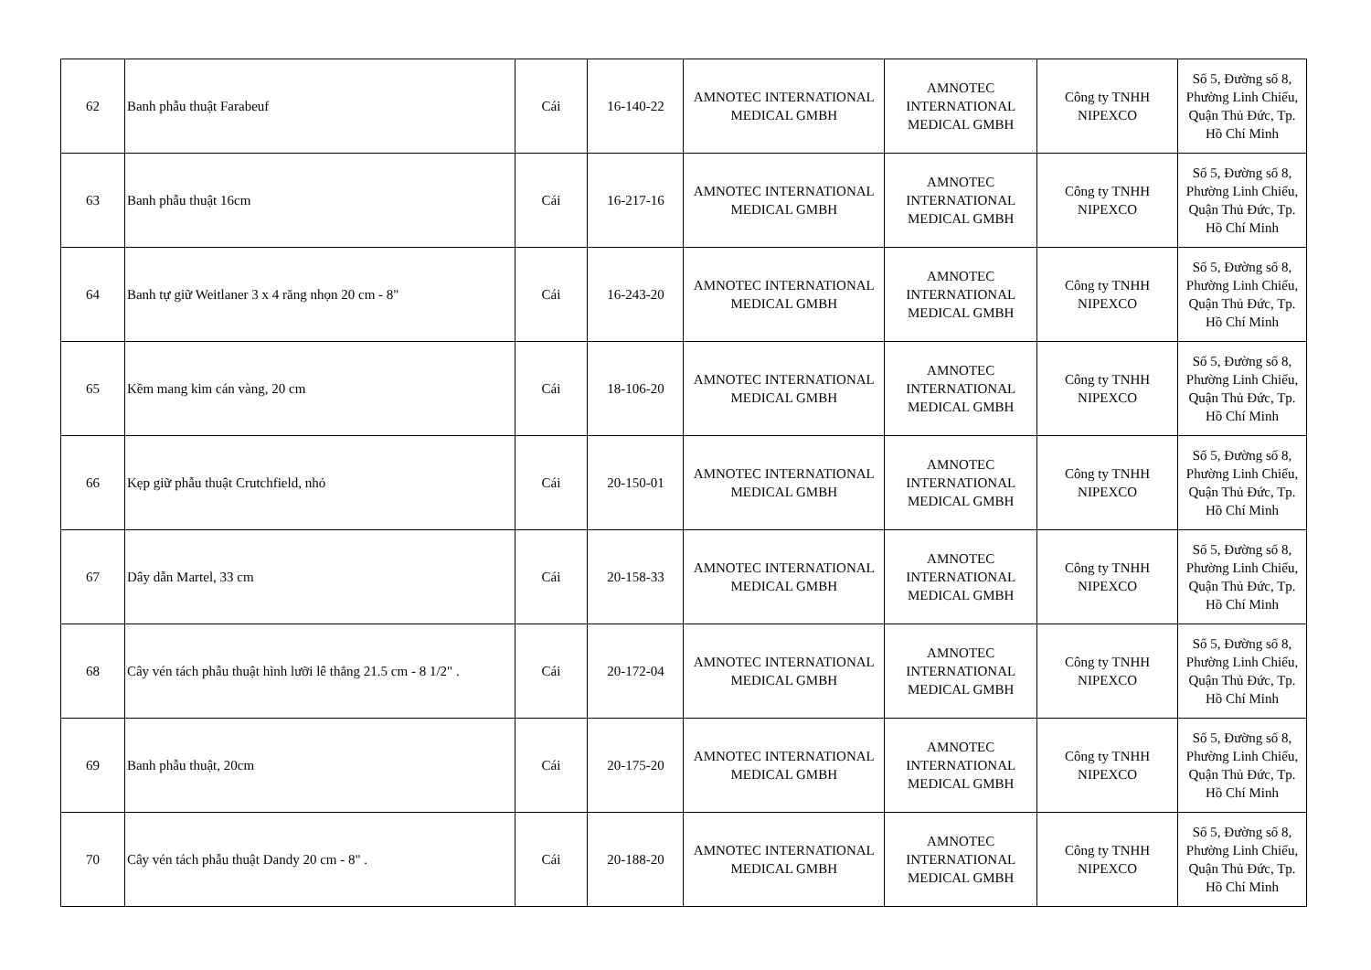| 62 | Banh phẫu thuật Farabeuf | Cái | 16-140-22 | AMNOTEC INTERNATIONAL MEDICAL GMBH | AMNOTEC INTERNATIONAL MEDICAL GMBH | Công ty TNHH NIPEXCO | Số 5, Đường số 8, Phường Linh Chiểu, Quận Thủ Đức, Tp. Hồ Chí Minh |
| 63 | Banh phẫu thuật 16cm | Cái | 16-217-16 | AMNOTEC INTERNATIONAL MEDICAL GMBH | AMNOTEC INTERNATIONAL MEDICAL GMBH | Công ty TNHH NIPEXCO | Số 5, Đường số 8, Phường Linh Chiểu, Quận Thủ Đức, Tp. Hồ Chí Minh |
| 64 | Banh tự giữ Weitlaner 3 x 4 răng nhọn 20 cm - 8" | Cái | 16-243-20 | AMNOTEC INTERNATIONAL MEDICAL GMBH | AMNOTEC INTERNATIONAL MEDICAL GMBH | Công ty TNHH NIPEXCO | Số 5, Đường số 8, Phường Linh Chiểu, Quận Thủ Đức, Tp. Hồ Chí Minh |
| 65 | Kềm mang kim cán vàng, 20 cm | Cái | 18-106-20 | AMNOTEC INTERNATIONAL MEDICAL GMBH | AMNOTEC INTERNATIONAL MEDICAL GMBH | Công ty TNHH NIPEXCO | Số 5, Đường số 8, Phường Linh Chiểu, Quận Thủ Đức, Tp. Hồ Chí Minh |
| 66 | Kẹp giữ phẫu thuật Crutchfield, nhỏ | Cái | 20-150-01 | AMNOTEC INTERNATIONAL MEDICAL GMBH | AMNOTEC INTERNATIONAL MEDICAL GMBH | Công ty TNHH NIPEXCO | Số 5, Đường số 8, Phường Linh Chiểu, Quận Thủ Đức, Tp. Hồ Chí Minh |
| 67 | Dây dẫn Martel, 33 cm | Cái | 20-158-33 | AMNOTEC INTERNATIONAL MEDICAL GMBH | AMNOTEC INTERNATIONAL MEDICAL GMBH | Công ty TNHH NIPEXCO | Số 5, Đường số 8, Phường Linh Chiểu, Quận Thủ Đức, Tp. Hồ Chí Minh |
| 68 | Cây vén tách phẫu thuật hình lưỡi lê thẳng 21.5 cm - 8 1/2" . | Cái | 20-172-04 | AMNOTEC INTERNATIONAL MEDICAL GMBH | AMNOTEC INTERNATIONAL MEDICAL GMBH | Công ty TNHH NIPEXCO | Số 5, Đường số 8, Phường Linh Chiểu, Quận Thủ Đức, Tp. Hồ Chí Minh |
| 69 | Banh phẫu thuật, 20cm | Cái | 20-175-20 | AMNOTEC INTERNATIONAL MEDICAL GMBH | AMNOTEC INTERNATIONAL MEDICAL GMBH | Công ty TNHH NIPEXCO | Số 5, Đường số 8, Phường Linh Chiểu, Quận Thủ Đức, Tp. Hồ Chí Minh |
| 70 | Cây vén tách phẫu thuật Dandy 20 cm - 8" . | Cái | 20-188-20 | AMNOTEC INTERNATIONAL MEDICAL GMBH | AMNOTEC INTERNATIONAL MEDICAL GMBH | Công ty TNHH NIPEXCO | Số 5, Đường số 8, Phường Linh Chiểu, Quận Thủ Đức, Tp. Hồ Chí Minh |